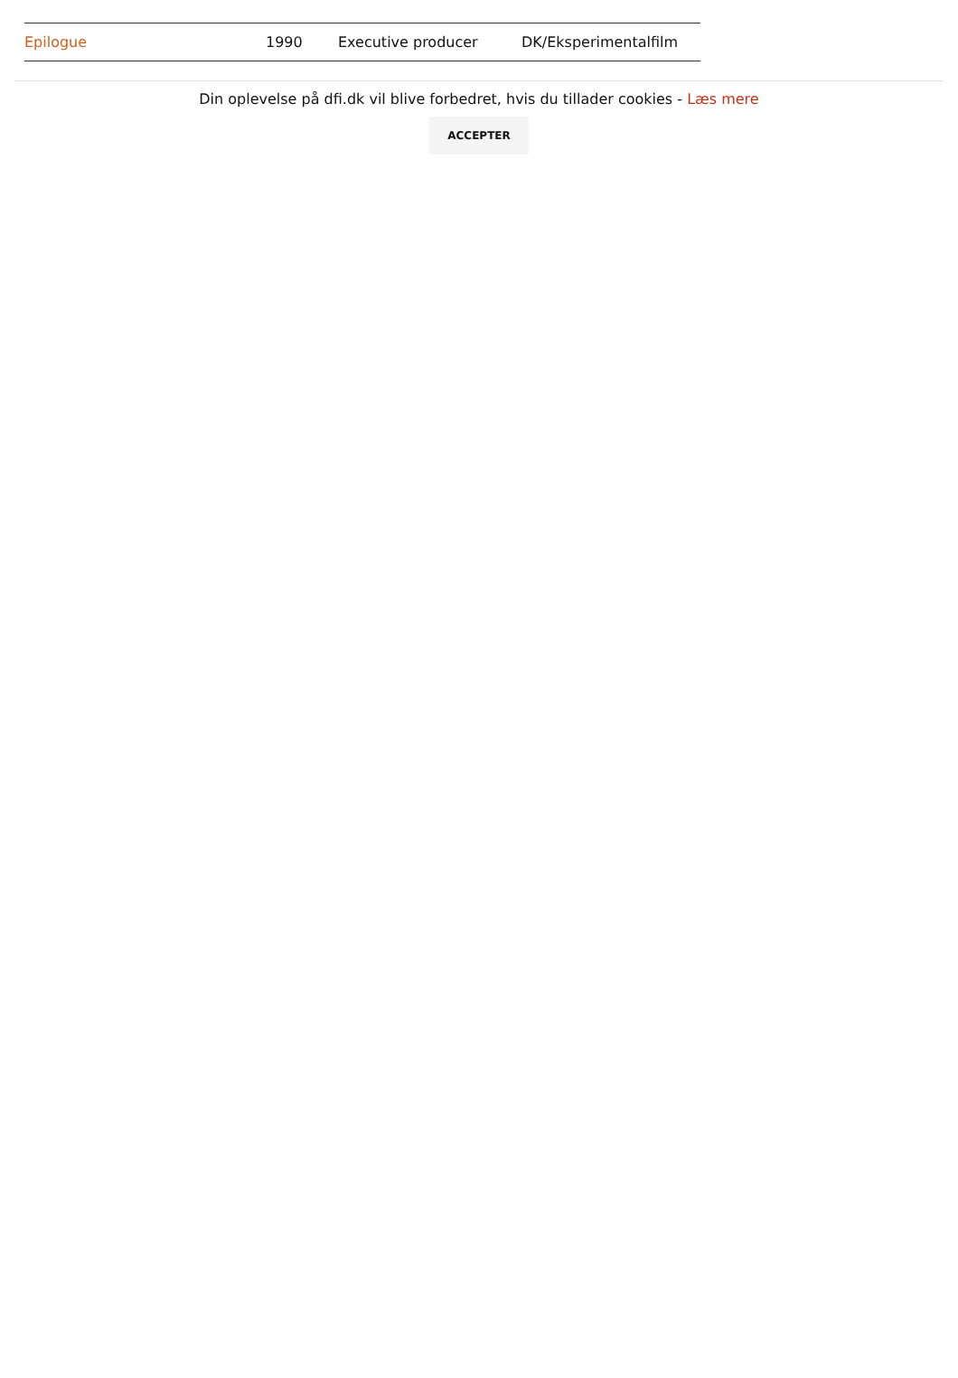| Epilogue | 1990 | Executive producer | DK/Eksperimentalfilm |
Din oplevelse på dfi.dk vil blive forbedret, hvis du tillader cookies - Læs mere
ACCEPTER